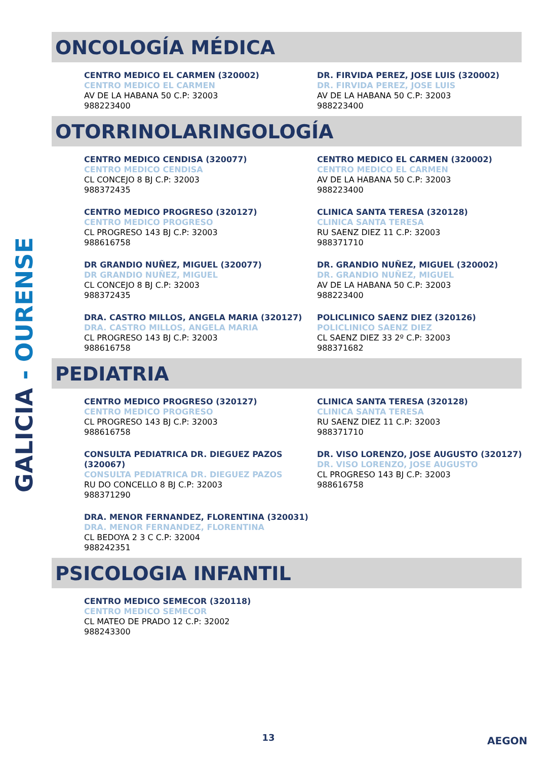GALICIA - OURENSE
ONCOLOGÍA MÉDICA
CENTRO MEDICO EL CARMEN (320002)
CENTRO MEDICO EL CARMEN
AV DE LA HABANA 50 C.P: 32003
988223400
DR. FIRVIDA PEREZ, JOSE LUIS (320002)
DR. FIRVIDA PEREZ, JOSE LUIS
AV DE LA HABANA 50 C.P: 32003
988223400
OTORRINOLARINGOLOGÍA
CENTRO MEDICO CENDISA (320077)
CENTRO MEDICO CENDISA
CL CONCEJO 8 BJ C.P: 32003
988372435
CENTRO MEDICO EL CARMEN (320002)
CENTRO MEDICO EL CARMEN
AV DE LA HABANA 50 C.P: 32003
988223400
CENTRO MEDICO PROGRESO (320127)
CENTRO MEDICO PROGRESO
CL PROGRESO 143 BJ C.P: 32003
988616758
CLINICA SANTA TERESA (320128)
CLINICA SANTA TERESA
RU SAENZ DIEZ 11 C.P: 32003
988371710
DR GRANDIO NUÑEZ, MIGUEL (320077)
DR GRANDIO NUÑEZ, MIGUEL
CL CONCEJO 8 BJ C.P: 32003
988372435
DR. GRANDIO NUÑEZ, MIGUEL (320002)
DR. GRANDIO NUÑEZ, MIGUEL
AV DE LA HABANA 50 C.P: 32003
988223400
DRA. CASTRO MILLOS, ANGELA MARIA (320127)
DRA. CASTRO MILLOS, ANGELA MARIA
CL PROGRESO 143 BJ C.P: 32003
988616758
POLICLINICO SAENZ DIEZ (320126)
POLICLINICO SAENZ DIEZ
CL SAENZ DIEZ 33 2º C.P: 32003
988371682
PEDIATRIA
CENTRO MEDICO PROGRESO (320127)
CENTRO MEDICO PROGRESO
CL PROGRESO 143 BJ C.P: 32003
988616758
CLINICA SANTA TERESA (320128)
CLINICA SANTA TERESA
RU SAENZ DIEZ 11 C.P: 32003
988371710
CONSULTA PEDIATRICA DR. DIEGUEZ PAZOS (320067)
CONSULTA PEDIATRICA DR. DIEGUEZ PAZOS
RU DO CONCELLO 8 BJ C.P: 32003
988371290
DR. VISO LORENZO, JOSE AUGUSTO (320127)
DR. VISO LORENZO, JOSE AUGUSTO
CL PROGRESO 143 BJ C.P: 32003
988616758
DRA. MENOR FERNANDEZ, FLORENTINA (320031)
DRA. MENOR FERNANDEZ, FLORENTINA
CL BEDOYA 2 3 C C.P: 32004
988242351
PSICOLOGIA INFANTIL
CENTRO MEDICO SEMECOR (320118)
CENTRO MEDICO SEMECOR
CL MATEO DE PRADO 12 C.P: 32002
988243300
13 AEGON